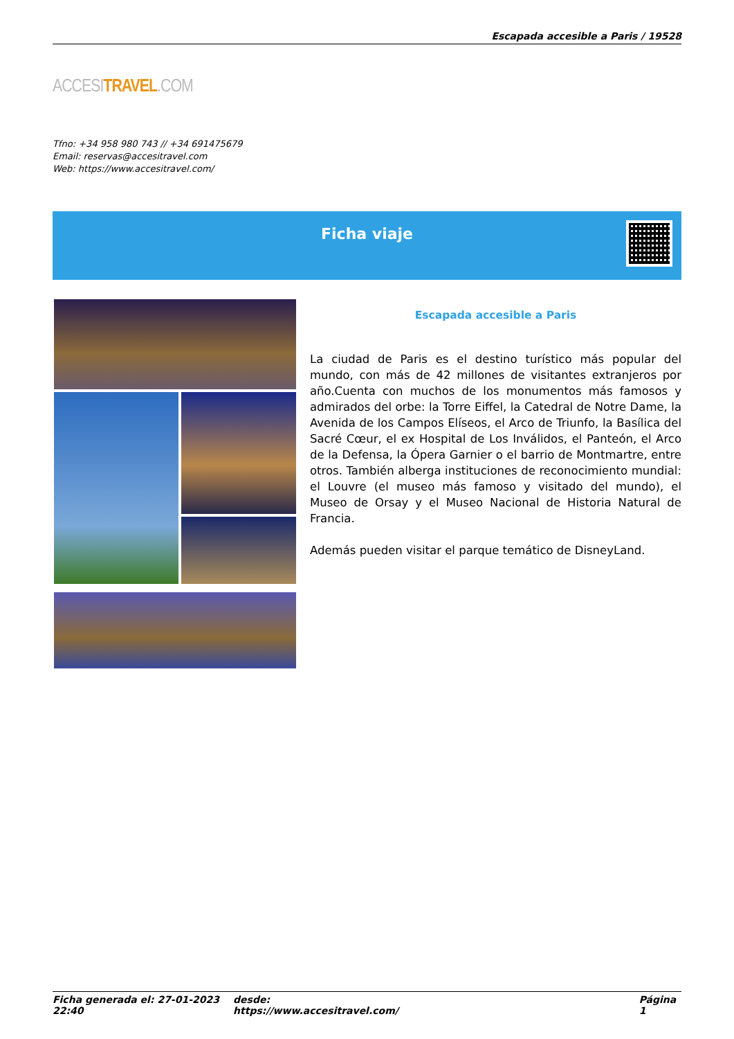Escapada accesible a Paris / 19528
ACCESITRAVEL.COM
Tfno: +34 958 980 743 // +34 691475679
Email: reservas@accesitravel.com
Web: https://www.accesitravel.com/
Ficha viaje
Escapada accesible a Paris
La ciudad de Paris es el destino turístico más popular del mundo, con más de 42 millones de visitantes extranjeros por año.Cuenta con muchos de los monumentos más famosos y admirados del orbe: la Torre Eiffel, la Catedral de Notre Dame, la Avenida de los Campos Elíseos, el Arco de Triunfo, la Basílica del Sacré Cœur, el ex Hospital de Los Inválidos, el Panteón, el Arco de la Defensa, la Ópera Garnier o el barrio de Montmartre, entre otros. También alberga instituciones de reconocimiento mundial: el Louvre (el museo más famoso y visitado del mundo), el Museo de Orsay y el Museo Nacional de Historia Natural de Francia.
Además pueden visitar el parque temático de DisneyLand.
Ficha generada el: 27-01-2023 22:40 desde: https://www.accesitravel.com/ Página 1